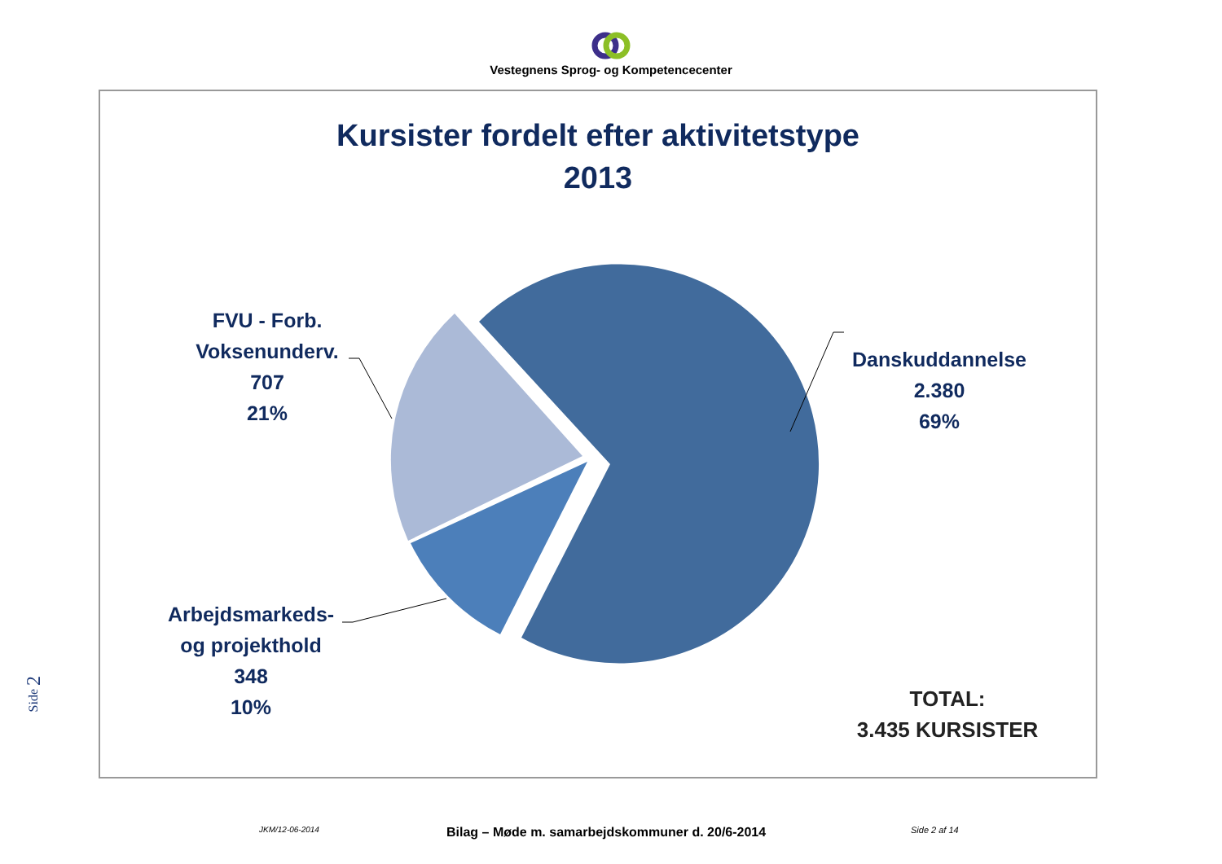Vestegnens Sprog- og Kompetencecenter
Kursister fordelt efter aktivitetstype
2013
Danskuddannelse
2.380
69%
FVU - Forb. Voksenunderv.
707
21%
Arbejdsmarkeds-
og projekthold
348
10%
TOTAL:
3.435 KURSISTER
Side 2
JKM/12-06-2014 Bilag – Møde m. samarbejdskommuner d. 20/6-2014 Side 2 af 14